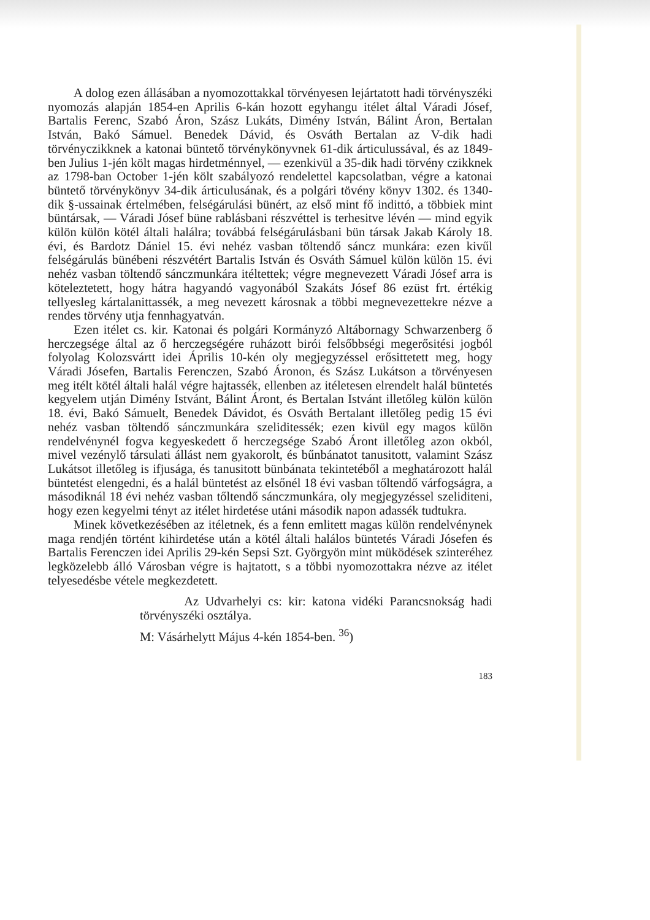A dolog ezen állásában a nyomozottakkal törvényesen lejártatott hadi törvényszéki nyomozás alapján 1854-en Aprilis 6-kán hozott egyhangu itélet által Váradi Jósef, Bartalis Ferenc, Szabó Áron, Szász Lukáts, Dimény István, Bálint Áron, Bertalan István, Bakó Sámuel. Benedek Dávid, és Osváth Bertalan az V-dik hadi törvényczikknek a katonai büntető törvénykönyvnek 61-dik árticulussával, és az 1849-ben Julius 1-jén költ magas hirdetménnyel, — ezenkivül a 35-dik hadi törvény czikknek az 1798-ban October 1-jén költ szabályozó rendelettel kapcsolatban, végre a katonai büntető törvénykönyv 34-dik árticulusának, és a polgári tövény könyv 1302. és 1340-dik §-ussainak értelmében, felségárulási bünért, az első mint fő indittó, a többiek mint büntársak, — Váradi Jósef büne rablásbani részvéttel is terhesitve lévén — mind egyik külön külön kötél általi halálra; továbbá felségárulásbani bün társak Jakab Károly 18. évi, és Bardotz Dániel 15. évi nehéz vasban töltendő sáncz munkára: ezen kivűl felségárulás bünébeni részvétért Bartalis István és Osváth Sámuel külön külön 15. évi nehéz vasban töltendő sánczmunkára itéltettek; végre megnevezett Váradi Jósef arra is köteleztetett, hogy hátra hagyandó vagyonából Szakáts Jósef 86 ezüst frt. értékig tellyesleg kártalanittassék, a meg nevezett károsnak a többi megnevezettekre nézve a rendes törvény utja fennhagyatván.
Ezen itélet cs. kir. Katonai és polgári Kormányzó Altábornagy Schwarzenberg ő herczegsége által az ő herczegségére ruházott birói felsőbbségi megerősitési jogból folyolag Kolozsvártt idei Április 10-kén oly megjegyzéssel erősittetett meg, hogy Váradi Jósefen, Bartalis Ferenczen, Szabó Áronon, és Szász Lukátson a törvényesen meg itélt kötél általi halál végre hajtassék, ellenben az itéletesen elrendelt halál büntetés kegyelem utján Dimény Istvánt, Bálint Áront, és Bertalan Istvánt illetőleg külön külön 18. évi, Bakó Sámuelt, Benedek Dávidot, és Osváth Bertalant illetőleg pedig 15 évi nehéz vasban töltendő sánczmunkára szeliditessék; ezen kivül egy magos külön rendelvénynél fogva kegyeskedett ő herczegsége Szabó Áront illetőleg azon okból, mivel vezénylő társulati állást nem gyakorolt, és bűnbánatot tanusitott, valamint Szász Lukátsot illetőleg is ifjusága, és tanusitott bünbánata tekintetéből a meghatározott halál büntetést elengedni, és a halál büntetést az elsőnél 18 évi vasban tőltendő várfogságra, a másodiknál 18 évi nehéz vasban tőltendő sánczmunkára, oly megjegyzéssel szeliditeni, hogy ezen kegyelmi tényt az itélet hirdetése utáni második napon adassék tudtukra.
Minek következésében az itéletnek, és a fenn emlitett magas külön rendelvénynek maga rendjén történt kihirdetése után a kötél általi halálos büntetés Váradi Jósefen és Bartalis Ferenczen idei Aprilis 29-kén Sepsi Szt. Györgyön mint müködések szinteréhez legközelebb álló Városban végre is hajtatott, s a többi nyomozottakra nézve az itélet telyesedésbe vétele megkezdetett.
Az Udvarhelyi cs: kir: katona vidéki Parancsnokság hadi törvényszéki osztálya.
M: Vásárhelytt Május 4-kén 1854-ben. <sup>36</sup>)
183